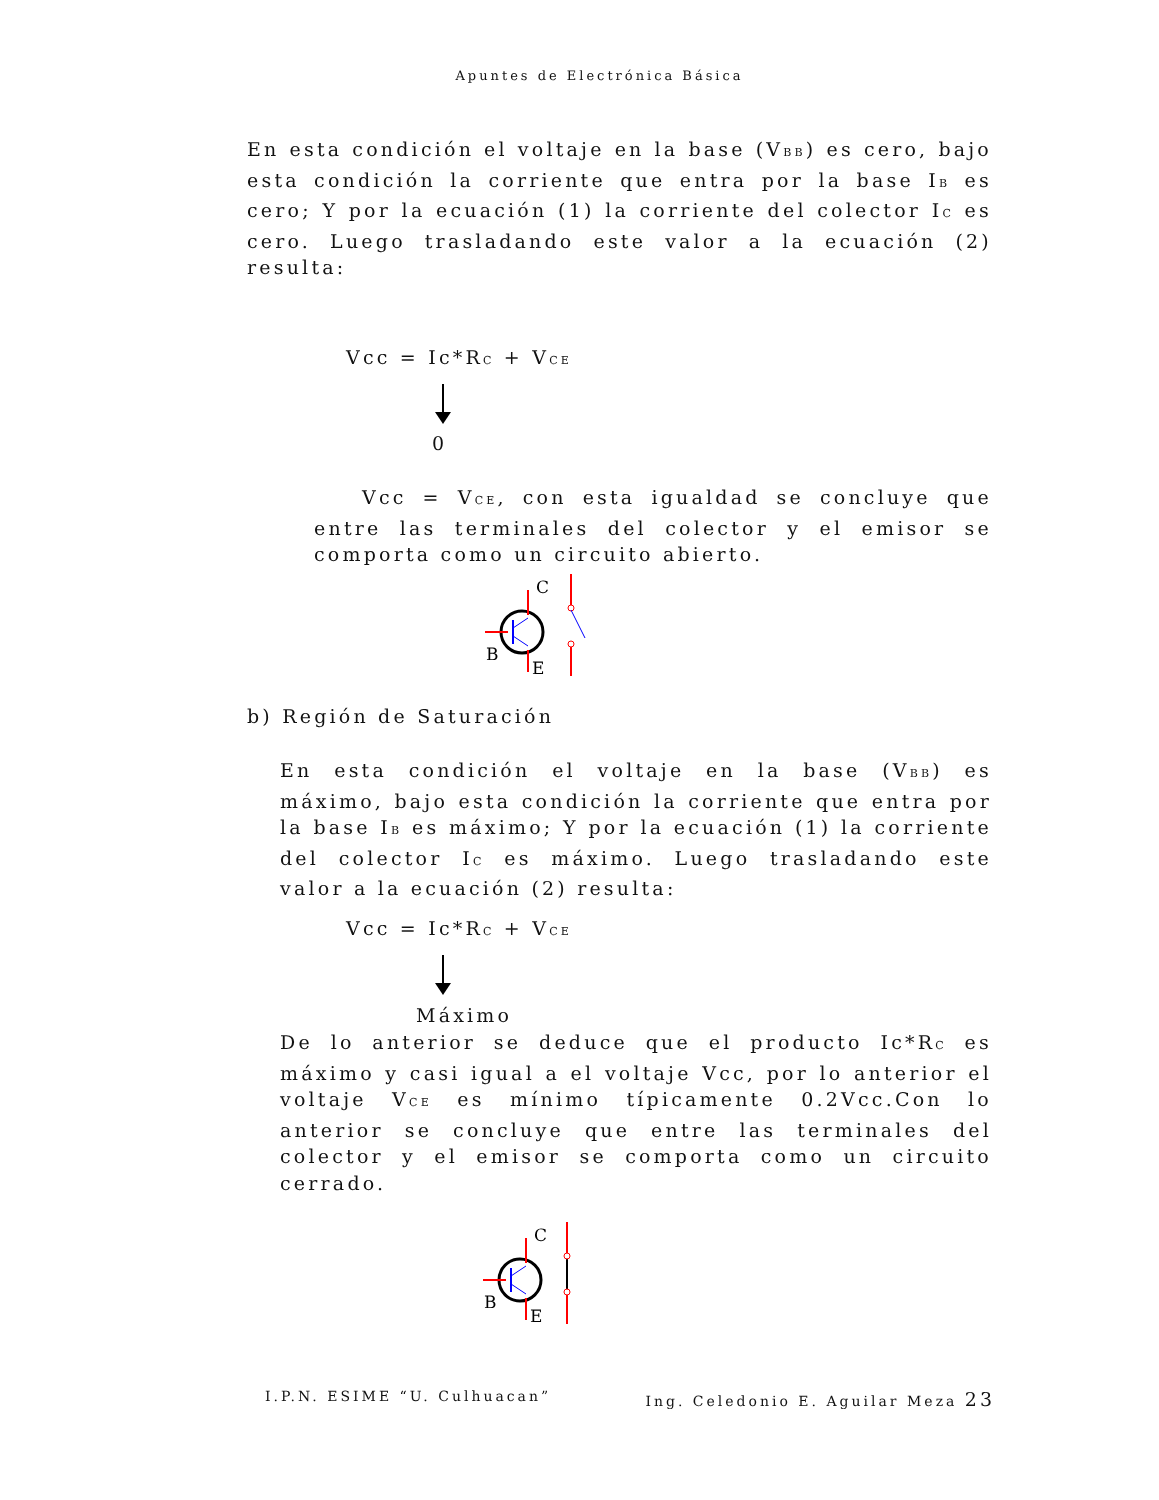Apuntes de Electrónica Básica
En esta condición el voltaje en la base (V<sub>BB</sub>) es cero, bajo esta condición la corriente que entra por la base I<sub>B</sub> es cero; Y por la ecuación (1) la corriente del colector I<sub>C</sub> es cero. Luego trasladando este valor a la ecuación (2) resulta:
Vcc = Ic*R<sub>C</sub> + V<sub>CE</sub>
0
Vcc = V<sub>CE</sub>, con esta igualdad se concluye que entre las terminales del colector y el emisor se comporta como un circuito abierto.
B
C
E
b) Región de Saturación
En esta condición el voltaje en la base (V<sub>BB</sub>) es máximo, bajo esta condición la corriente que entra por la base I<sub>B</sub> es máximo; Y por la ecuación (1) la corriente del colector I<sub>C</sub> es máximo. Luego trasladando este valor a la ecuación (2) resulta:
Vcc = Ic*R<sub>C</sub> + V<sub>CE</sub>
Máximo
De lo anterior se deduce que el producto Ic*R<sub>C</sub> es máximo y casi igual a el voltaje Vcc, por lo anterior el voltaje V<sub>CE</sub> es mínimo típicamente 0.2Vcc.Con lo anterior se concluye que entre las terminales del colector y el emisor se comporta como un circuito cerrado.
B
C
E
I.P.N. ESIME “U. Culhuacan” Ing. Celedonio E. Aguilar Meza 23